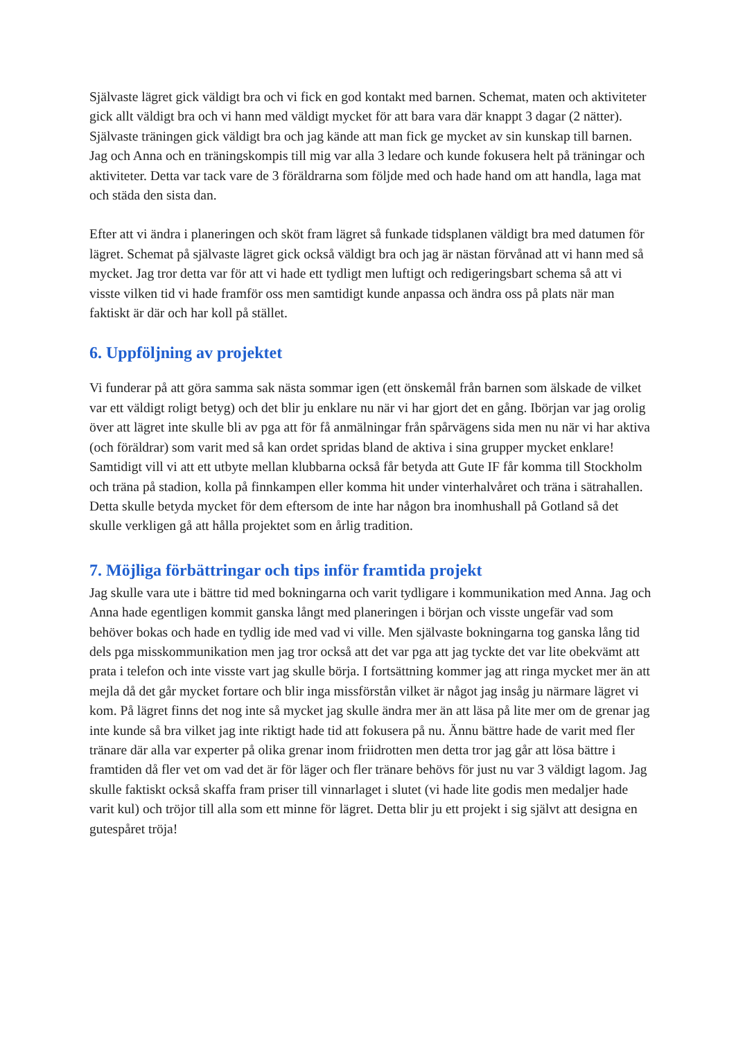Självaste lägret gick väldigt bra och vi fick en god kontakt med barnen. Schemat, maten och aktiviteter gick allt väldigt bra och vi hann med väldigt mycket för att bara vara där knappt 3 dagar (2 nätter). Självaste träningen gick väldigt bra och jag kände att man fick ge mycket av sin kunskap till barnen. Jag och Anna och en träningskompis till mig var alla 3 ledare och kunde fokusera helt på träningar och aktiviteter. Detta var tack vare de 3 föräldrarna som följde med och hade hand om att handla, laga mat och städa den sista dan.
Efter att vi ändra i planeringen och sköt fram lägret så funkade tidsplanen väldigt bra med datumen för lägret. Schemat på självaste lägret gick också väldigt bra och jag är nästan förvånad att vi hann med så mycket. Jag tror detta var för att vi hade ett tydligt men luftigt och redigeringsbart schema så att vi visste vilken tid vi hade framför oss men samtidigt kunde anpassa och ändra oss på plats när man faktiskt är där och har koll på stället.
6. Uppföljning av projektet
Vi funderar på att göra samma sak nästa sommar igen (ett önskemål från barnen som älskade de vilket var ett väldigt roligt betyg) och det blir ju enklare nu när vi har gjort det en gång. Ibörjan var jag orolig över att lägret inte skulle bli av pga att för få anmälningar från spårvägens sida men nu när vi har aktiva (och föräldrar) som varit med så kan ordet spridas bland de aktiva i sina grupper mycket enklare! Samtidigt vill vi att ett utbyte mellan klubbarna också får betyda att Gute IF får komma till Stockholm och träna på stadion, kolla på finnkampen eller komma hit under vinterhalvåret och träna i sätrahallen. Detta skulle betyda mycket för dem eftersom de inte har någon bra inomhushall på Gotland så det skulle verkligen gå att hålla projektet som en årlig tradition.
7. Möjliga förbättringar och tips inför framtida projekt
Jag skulle vara ute i bättre tid med bokningarna och varit tydligare i kommunikation med Anna. Jag och Anna hade egentligen kommit ganska långt med planeringen i början och visste ungefär vad som behöver bokas och hade en tydlig ide med vad vi ville. Men självaste bokningarna tog ganska lång tid dels pga misskommunikation men jag tror också att det var pga att jag tyckte det var lite obekvämt att prata i telefon och inte visste vart jag skulle börja. I fortsättning kommer jag att ringa mycket mer än att mejla då det går mycket fortare och blir inga missförstån vilket är något jag insåg ju närmare lägret vi kom. På lägret finns det nog inte så mycket jag skulle ändra mer än att läsa på lite mer om de grenar jag inte kunde så bra vilket jag inte riktigt hade tid att fokusera på nu. Ännu bättre hade de varit med fler tränare där alla var experter på olika grenar inom friidrotten men detta tror jag går att lösa bättre i framtiden då fler vet om vad det är för läger och fler tränare behövs för just nu var 3 väldigt lagom. Jag skulle faktiskt också skaffa fram priser till vinnarlaget i slutet (vi hade lite godis men medaljer hade varit kul) och tröjor till alla som ett minne för lägret. Detta blir ju ett projekt i sig självt att designa en gutespåret tröja!